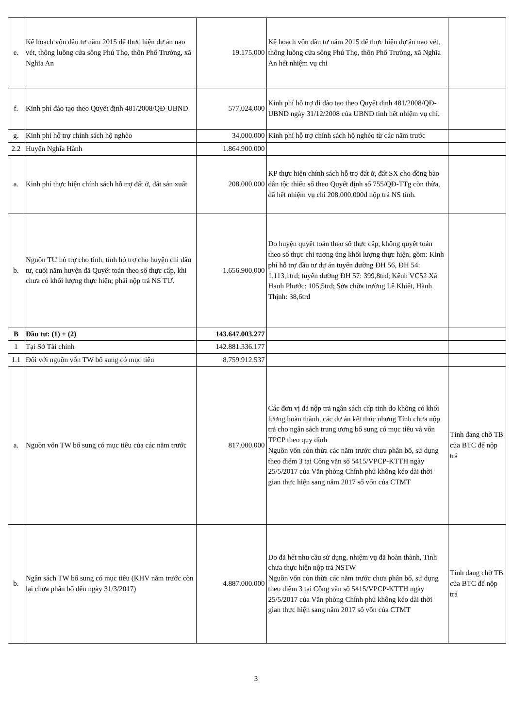| e. | Kế hoạch vốn đầu tư năm 2015 để thực hiện dự án nạo vét, thông luồng cửa sông Phú Thọ, thôn Phổ Trường, xã Nghĩa An | 19.175.000 | Kế hoạch vốn đầu tư năm 2015 để thực hiện dự án nạo vét, thông luồng cửa sông Phú Thọ, thôn Phổ Trường, xã Nghĩa An hết nhiệm vụ chi | |
| f. | Kinh phí đào tạo theo Quyết định 481/2008/QĐ-UBND | 577.024.000 | Kinh phí hỗ trợ đi đào tạo theo Quyết định 481/2008/QĐ-UBND ngày 31/12/2008 của UBND tỉnh hết nhiệm vụ chi. | |
| g. | Kinh phí hỗ trợ chính sách hộ nghèo | 34.000.000 | Kinh phí hỗ trợ chính sách hộ nghèo từ các năm trước | |
| 2.2 | Huyện Nghĩa Hành | 1.864.900.000 | | |
| a. | Kinh phí thực hiện chính sách hỗ trợ đất ở, đất sản xuất | 208.000.000 | KP thực hiện chính sách hỗ trợ đất ở, đất SX cho đồng bào dân tộc thiểu số theo Quyết định số 755/QĐ-TTg còn thừa, đã hết nhiệm vụ chi 208.000.000đ nộp trả NS tỉnh. | |
| b. | Nguồn TƯ hỗ trợ cho tỉnh, tỉnh hỗ trợ cho huyện chi đầu tư, cuối năm huyện đã Quyết toán theo số thực cấp, khi chưa có khối lượng thực hiện; phải nộp trả NS TƯ. | 1.656.900.000 | Do huyện quyết toán theo số thực cấp, không quyết toán theo số thực chi tương ứng khối lượng thực hiện, gồm: Kinh phí hỗ trợ đầu tư dự án tuyến đường ĐH 56, ĐH 54: 1.113,1trđ; tuyến đường ĐH 57: 399,8trđ; Kênh VC52 Xã Hạnh Phước: 105,5trđ; Sửa chữa trường Lê Khiết, Hành Thịnh: 38,6trđ | |
| B | Đầu tư: (1) + (2) | 143.647.003.277 | | |
| 1 | Tại Sở Tài chính | 142.881.336.177 | | |
| 1.1 | Đối với nguồn vốn TW bổ sung có mục tiêu | 8.759.912.537 | | |
| a. | Nguồn vốn TW bổ sung có mục tiêu của các năm trước | 817.000.000 | Các đơn vị đã nộp trả ngân sách cấp tỉnh do không có khối lượng hoàn thành, các dự án kết thúc nhưng Tỉnh chưa nộp trả cho ngân sách trung ương bổ sung có mục tiêu và vốn TPCP theo quy định Nguồn vốn còn thừa các năm trước chưa phân bổ, sử dụng theo điểm 3 tại Công văn số 5415/VPCP-KTTH ngày 25/5/2017 của Văn phòng Chính phủ không kéo dài thời gian thực hiện sang năm 2017 số vốn của CTMT | Tỉnh đang chờ TB của BTC để nộp trả |
| b. | Ngân sách TW bổ sung có mục tiêu (KHV năm trước còn lại chưa phân bổ đến ngày 31/3/2017) | 4.887.000.000 | Do đã hết nhu cầu sử dụng, nhiệm vụ đã hoàn thành, Tỉnh chưa thực hiện nộp trả NSTW Nguồn vốn còn thừa các năm trước chưa phân bổ, sử dụng theo điểm 3 tại Công văn số 5415/VPCP-KTTH ngày 25/5/2017 của Văn phòng Chính phủ không kéo dài thời gian thực hiện sang năm 2017 số vốn của CTMT | Tỉnh đang chờ TB của BTC để nộp trả |
3